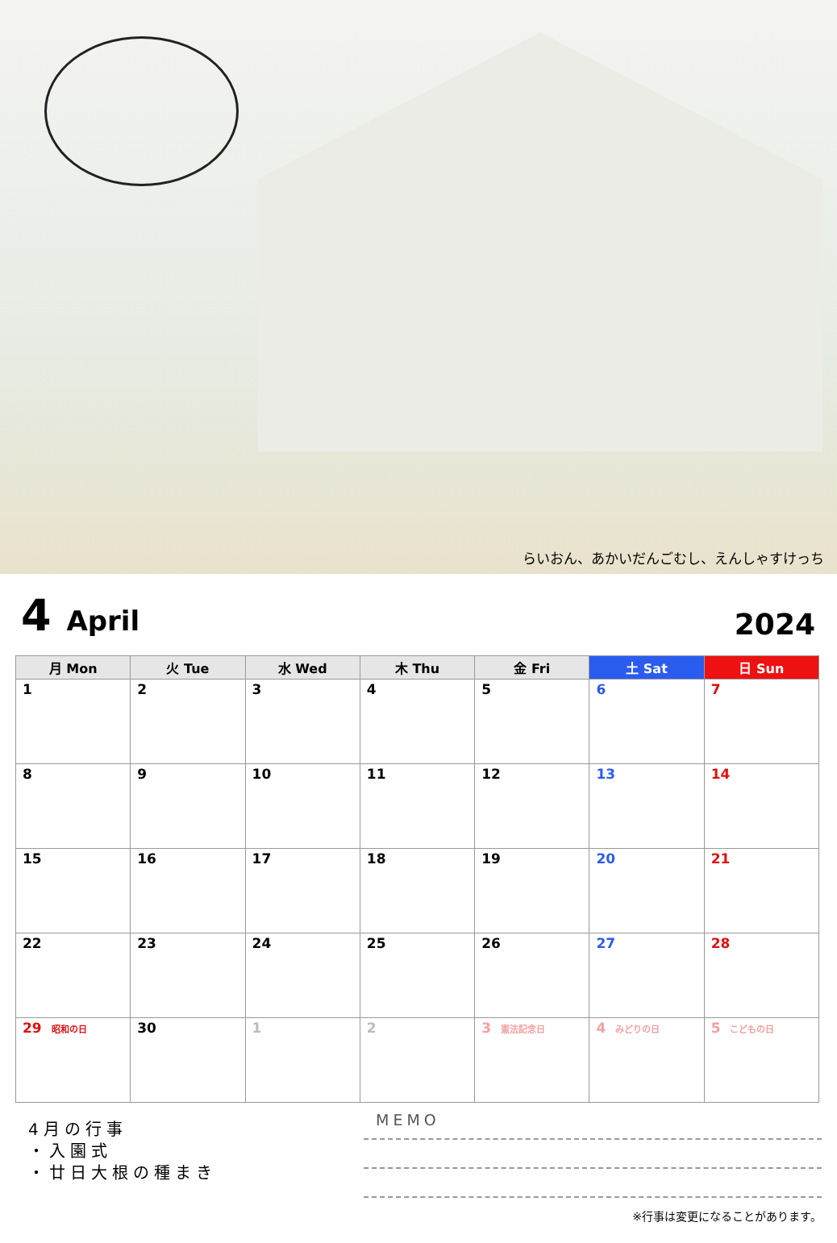らいおん、あかいだんごむし、えんしゃすけっち
4 April
2024
| 月 Mon | 火 Tue | 水 Wed | 木 Thu | 金 Fri | 土 Sat | 日 Sun |
| --- | --- | --- | --- | --- | --- | --- |
| 1 | 2 | 3 | 4 | 5 | 6 | 7 |
| 8 | 9 | 10 | 11 | 12 | 13 | 14 |
| 15 | 16 | 17 | 18 | 19 | 20 | 21 |
| 22 | 23 | 24 | 25 | 26 | 27 | 28 |
| 29 昭和の日 | 30 | 1 | 2 | 3 憲法記念日 | 4 みどりの日 | 5 こどもの日 |
4月の行事
・入園式
・廿日大根の種まき
MEMO
※行事は変更になることがあります。